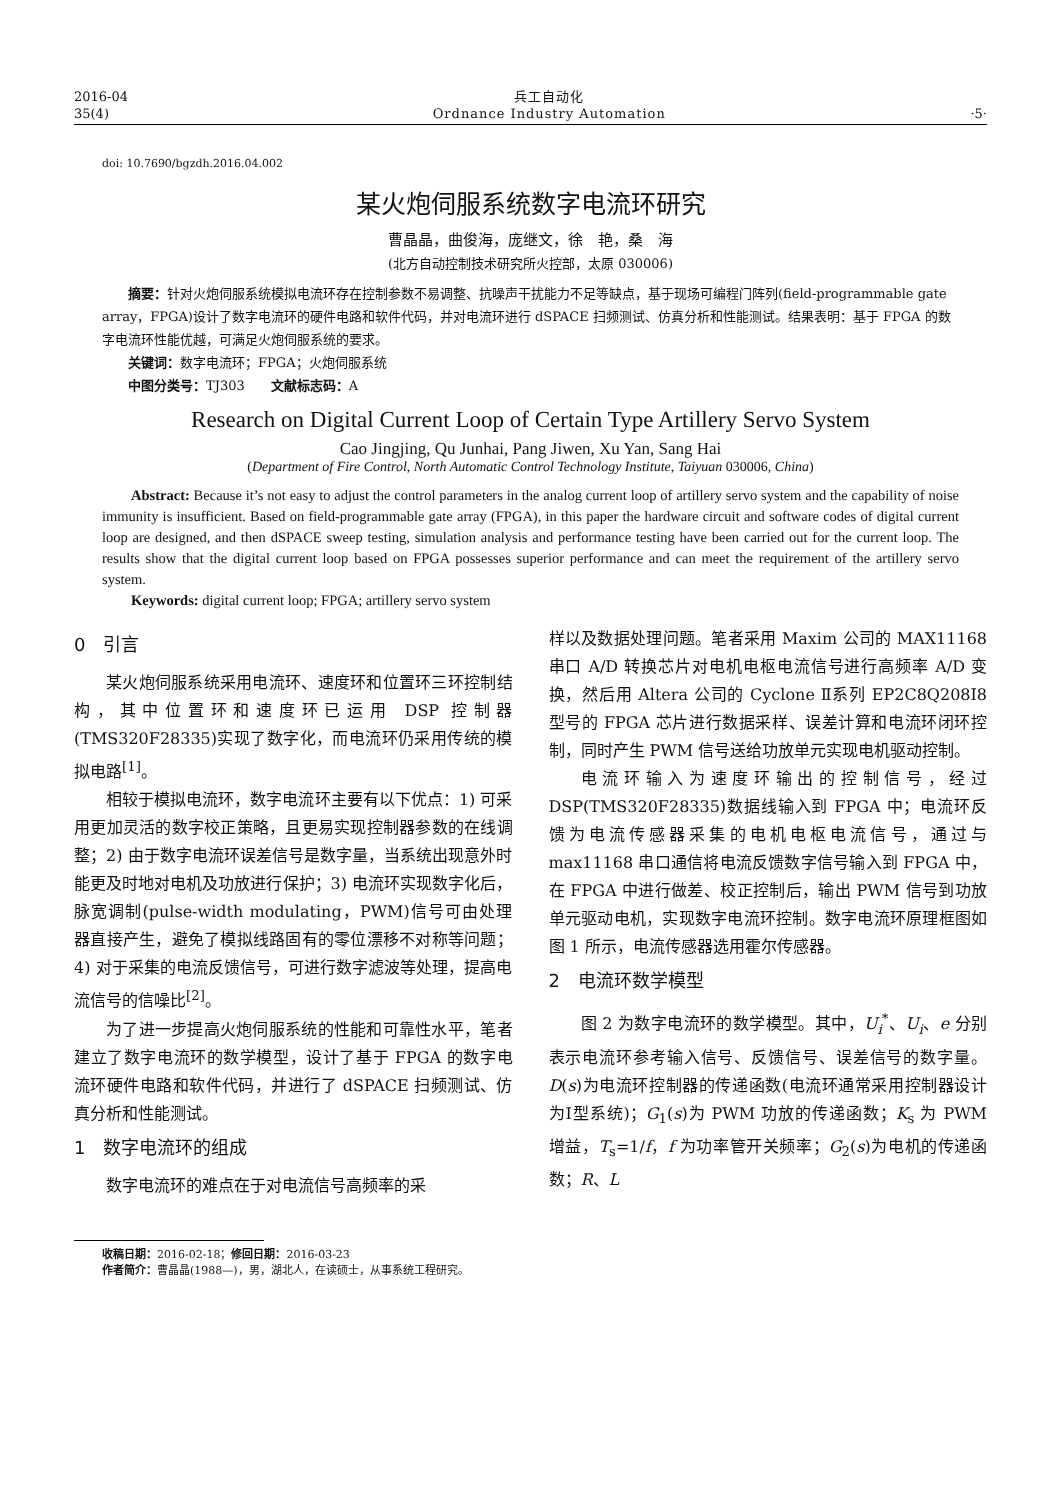2016-04
35(4)
兵工自动化
Ordnance Industry Automation
·5·
doi: 10.7690/bgzdh.2016.04.002
某火炮伺服系统数字电流环研究
曹晶晶，曲俊海，庞继文，徐　艳，桑　海
(北方自动控制技术研究所火控部，太原 030006)
摘要：针对火炮伺服系统模拟电流环存在控制参数不易调整、抗噪声干扰能力不足等缺点，基于现场可编程门阵列(field-programmable gate array，FPGA)设计了数字电流环的硬件电路和软件代码，并对电流环进行 dSPACE 扫频测试、仿真分析和性能测试。结果表明：基于 FPGA 的数字电流环性能优越，可满足火炮伺服系统的要求。
关键词：数字电流环；FPGA；火炮伺服系统
中图分类号：TJ303　　文献标志码：A
Research on Digital Current Loop of Certain Type Artillery Servo System
Cao Jingjing, Qu Junhai, Pang Jiwen, Xu Yan, Sang Hai
(Department of Fire Control, North Automatic Control Technology Institute, Taiyuan 030006, China)
Abstract: Because it’s not easy to adjust the control parameters in the analog current loop of artillery servo system and the capability of noise immunity is insufficient. Based on field-programmable gate array (FPGA), in this paper the hardware circuit and software codes of digital current loop are designed, and then dSPACE sweep testing, simulation analysis and performance testing have been carried out for the current loop. The results show that the digital current loop based on FPGA possesses superior performance and can meet the requirement of the artillery servo system.
Keywords: digital current loop; FPGA; artillery servo system
0　引言
某火炮伺服系统采用电流环、速度环和位置环三环控制结构，其中位置环和速度环已运用 DSP 控制器(TMS320F28335)实现了数字化，而电流环仍采用传统的模拟电路<sup>[1]</sup>。
相较于模拟电流环，数字电流环主要有以下优点：1) 可采用更加灵活的数字校正策略，且更易实现控制器参数的在线调整；2) 由于数字电流环误差信号是数字量，当系统出现意外时能更及时地对电机及功放进行保护；3) 电流环实现数字化后，脉宽调制(pulse-width modulating，PWM)信号可由处理器直接产生，避免了模拟线路固有的零位漂移不对称等问题；4) 对于采集的电流反馈信号，可进行数字滤波等处理，提高电流信号的信噪比<sup>[2]</sup>。
为了进一步提高火炮伺服系统的性能和可靠性水平，笔者建立了数字电流环的数学模型，设计了基于 FPGA 的数字电流环硬件电路和软件代码，并进行了 dSPACE 扫频测试、仿真分析和性能测试。
1　数字电流环的组成
数字电流环的难点在于对电流信号高频率的采
样以及数据处理问题。笔者采用 Maxim 公司的 MAX11168 串口 A/D 转换芯片对电机电枢电流信号进行高频率 A/D 变换，然后用 Altera 公司的 Cyclone Ⅱ系列 EP2C8Q208I8 型号的 FPGA 芯片进行数据采样、误差计算和电流环闭环控制，同时产生 PWM 信号送给功放单元实现电机驱动控制。
电流环输入为速度环输出的控制信号，经过 DSP(TMS320F28335)数据线输入到 FPGA 中；电流环反馈为电流传感器采集的电机电枢电流信号，通过与 max11168 串口通信将电流反馈数字信号输入到 FPGA 中，在 FPGA 中进行做差、校正控制后，输出 PWM 信号到功放单元驱动电机，实现数字电流环控制。数字电流环原理框图如图 1 所示，电流传感器选用霍尔传感器。
2　电流环数学模型
图 2 为数字电流环的数学模型。其中，U<sub>i</sub><sup>*</sup>、U<sub>i</sub>、e 分别表示电流环参考输入信号、反馈信号、误差信号的数字量。D(s)为电流环控制器的传递函数(电流环通常采用控制器设计为Ⅰ型系统)；G<sub>1</sub>(s)为 PWM 功放的传递函数；K<sub>s</sub> 为 PWM 增益，T<sub>s</sub>=1/f，f 为功率管开关频率；G<sub>2</sub>(s)为电机的传递函数；R、L
收稿日期：2016-02-18；修回日期：2016-03-23
作者简介：曹晶晶(1988—)，男，湖北人，在读硕士，从事系统工程研究。